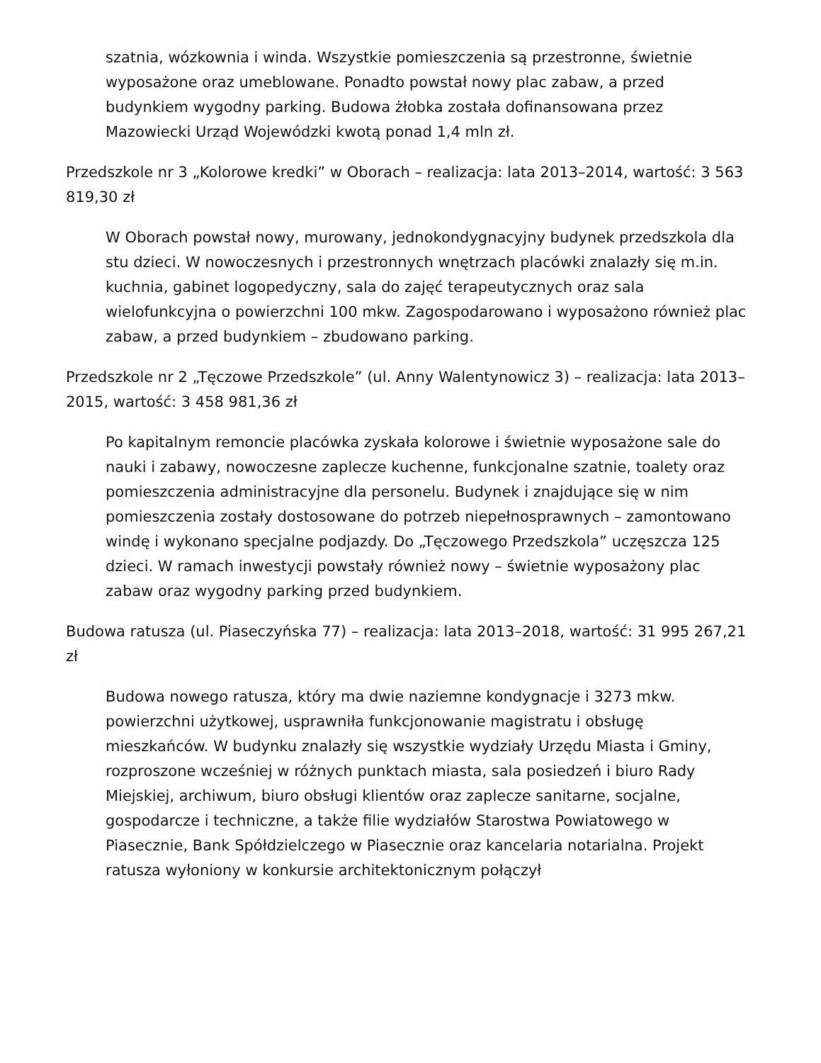szatnia, wózkownia i winda. Wszystkie pomieszczenia są przestronne, świetnie wyposażone oraz umeblowane. Ponadto powstał nowy plac zabaw, a przed budynkiem wygodny parking. Budowa żłobka została dofinansowana przez Mazowiecki Urząd Wojewódzki kwotą ponad 1,4 mln zł.
Przedszkole nr 3 „Kolorowe kredki” w Oborach – realizacja: lata 2013–2014, wartość: 3 563 819,30 zł
W Oborach powstał nowy, murowany, jednokondygnacyjny budynek przedszkola dla stu dzieci. W nowoczesnych i przestronnych wnętrzach placówki znalazły się m.in. kuchnia, gabinet logopedyczny, sala do zajęć terapeutycznych oraz sala wielofunkcyjna o powierzchni 100 mkw. Zagospodarowano i wyposażono również plac zabaw, a przed budynkiem – zbudowano parking.
Przedszkole nr 2 „Tęczowe Przedszkole” (ul. Anny Walentynowicz 3) – realizacja: lata 2013–2015, wartość: 3 458 981,36 zł
Po kapitalnym remoncie placówka zyskała kolorowe i świetnie wyposażone sale do nauki i zabawy, nowoczesne zaplecze kuchenne, funkcjonalne szatnie, toalety oraz pomieszczenia administracyjne dla personelu. Budynek i znajdujące się w nim pomieszczenia zostały dostosowane do potrzeb niepełnosprawnych – zamontowano windę i wykonano specjalne podjazdy. Do „Tęczowego Przedszkola” uczęszcza 125 dzieci. W ramach inwestycji powstały również nowy – świetnie wyposażony plac zabaw oraz wygodny parking przed budynkiem.
Budowa ratusza (ul. Piaseczyńska 77) – realizacja: lata 2013–2018, wartość: 31 995 267,21 zł
Budowa nowego ratusza, który ma dwie naziemne kondygnacje i 3273 mkw. powierzchni użytkowej, usprawniła funkcjonowanie magistratu i obsługę mieszkańców. W budynku znalazły się wszystkie wydziały Urzędu Miasta i Gminy, rozproszone wcześniej w różnych punktach miasta, sala posiedzeń i biuro Rady Miejskiej, archiwum, biuro obsługi klientów oraz zaplecze sanitarne, socjalne, gospodarcze i techniczne, a także filie wydziałów Starostwa Powiatowego w Piasecznie, Bank Spółdzielczego w Piasecznie oraz kancelaria notarialna. Projekt ratusza wyłoniony w konkursie architektonicznym połączył